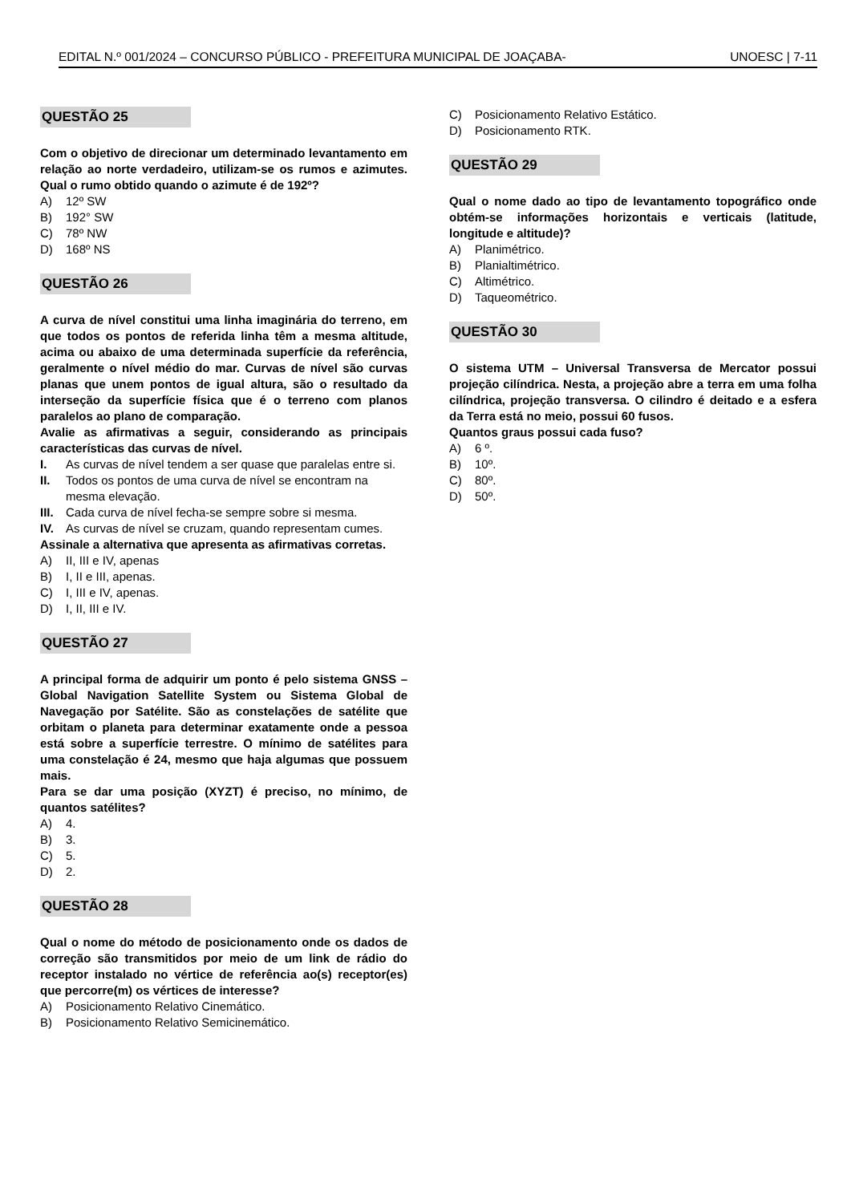EDITAL N.º 001/2024 – CONCURSO PÚBLICO - PREFEITURA MUNICIPAL DE JOAÇABA- UNOESC | 7-11
QUESTÃO 25
Com o objetivo de direcionar um determinado levantamento em relação ao norte verdadeiro, utilizam-se os rumos e azimutes. Qual o rumo obtido quando o azimute é de 192º?
A) 12º SW
B) 192° SW
C) 78º NW
D) 168º NS
QUESTÃO 26
A curva de nível constitui uma linha imaginária do terreno, em que todos os pontos de referida linha têm a mesma altitude, acima ou abaixo de uma determinada superfície da referência, geralmente o nível médio do mar. Curvas de nível são curvas planas que unem pontos de igual altura, são o resultado da interseção da superfície física que é o terreno com planos paralelos ao plano de comparação.
Avalie as afirmativas a seguir, considerando as principais características das curvas de nível.
I. As curvas de nível tendem a ser quase que paralelas entre si.
II. Todos os pontos de uma curva de nível se encontram na mesma elevação.
III. Cada curva de nível fecha-se sempre sobre si mesma.
IV. As curvas de nível se cruzam, quando representam cumes.
Assinale a alternativa que apresenta as afirmativas corretas.
A) II, III e IV, apenas
B) I, II e III, apenas.
C) I, III e IV, apenas.
D) I, II, III e IV.
QUESTÃO 27
A principal forma de adquirir um ponto é pelo sistema GNSS – Global Navigation Satellite System ou Sistema Global de Navegação por Satélite. São as constelações de satélite que orbitam o planeta para determinar exatamente onde a pessoa está sobre a superfície terrestre. O mínimo de satélites para uma constelação é 24, mesmo que haja algumas que possuem mais.
Para se dar uma posição (XYZT) é preciso, no mínimo, de quantos satélites?
A) 4.
B) 3.
C) 5.
D) 2.
QUESTÃO 28
Qual o nome do método de posicionamento onde os dados de correção são transmitidos por meio de um link de rádio do receptor instalado no vértice de referência ao(s) receptor(es) que percorre(m) os vértices de interesse?
A) Posicionamento Relativo Cinemático.
B) Posicionamento Relativo Semicinemático.
C) Posicionamento Relativo Estático.
D) Posicionamento RTK.
QUESTÃO 29
Qual o nome dado ao tipo de levantamento topográfico onde obtém-se informações horizontais e verticais (latitude, longitude e altitude)?
A) Planimétrico.
B) Planialtimétrico.
C) Altimétrico.
D) Taqueométrico.
QUESTÃO 30
O sistema UTM – Universal Transversa de Mercator possui projeção cilíndrica. Nesta, a projeção abre a terra em uma folha cilíndrica, projeção transversa. O cilindro é deitado e a esfera da Terra está no meio, possui 60 fusos.
Quantos graus possui cada fuso?
A) 6 º.
B) 10º.
C) 80º.
D) 50º.